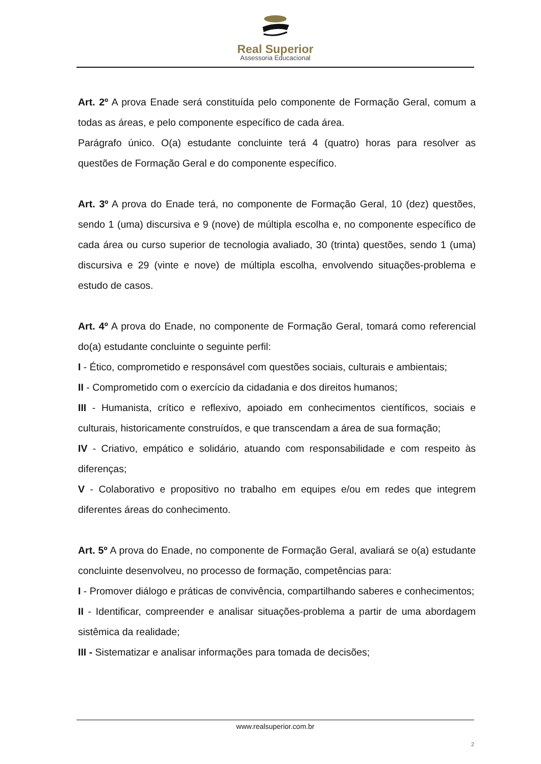Real Superior
Assessoria Educacional
Art. 2º A prova Enade será constituída pelo componente de Formação Geral, comum a todas as áreas, e pelo componente específico de cada área.
Parágrafo único. O(a) estudante concluinte terá 4 (quatro) horas para resolver as questões de Formação Geral e do componente específico.
Art. 3º A prova do Enade terá, no componente de Formação Geral, 10 (dez) questões, sendo 1 (uma) discursiva e 9 (nove) de múltipla escolha e, no componente específico de cada área ou curso superior de tecnologia avaliado, 30 (trinta) questões, sendo 1 (uma) discursiva e 29 (vinte e nove) de múltipla escolha, envolvendo situações-problema e estudo de casos.
Art. 4º A prova do Enade, no componente de Formação Geral, tomará como referencial do(a) estudante concluinte o seguinte perfil:
I - Ético, comprometido e responsável com questões sociais, culturais e ambientais;
II - Comprometido com o exercício da cidadania e dos direitos humanos;
III - Humanista, crítico e reflexivo, apoiado em conhecimentos científicos, sociais e culturais, historicamente construídos, e que transcendam a área de sua formação;
IV - Criativo, empático e solidário, atuando com responsabilidade e com respeito às diferenças;
V - Colaborativo e propositivo no trabalho em equipes e/ou em redes que integrem diferentes áreas do conhecimento.
Art. 5º A prova do Enade, no componente de Formação Geral, avaliará se o(a) estudante concluinte desenvolveu, no processo de formação, competências para:
I - Promover diálogo e práticas de convivência, compartilhando saberes e conhecimentos;
II - Identificar, compreender e analisar situações-problema a partir de uma abordagem sistêmica da realidade;
III - Sistematizar e analisar informações para tomada de decisões;
www.realsuperior.com.br
2